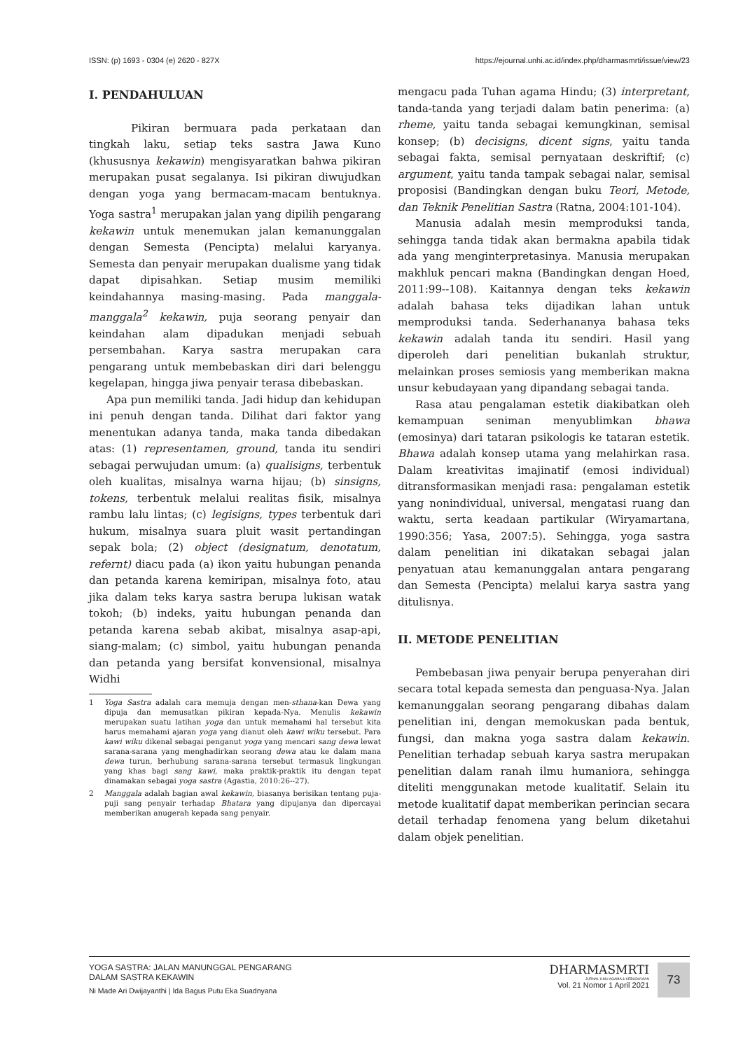ISSN: (p) 1693 - 0304 (e) 2620 - 827X https://ejournal.unhi.ac.id/index.php/dharmasmrti/issue/view/23
I. PENDAHULUAN
Pikiran bermuara pada perkataan dan tingkah laku, setiap teks sastra Jawa Kuno (khususnya kekawin) mengisyaratkan bahwa pikiran merupakan pusat segalanya. Isi pikiran diwujudkan dengan yoga yang bermacam-macam bentuknya. Yoga sastra<sup>1</sup> merupakan jalan yang dipilih pengarang kekawin untuk menemukan jalan kemanunggalan dengan Semesta (Pencipta) melalui karyanya. Semesta dan penyair merupakan dualisme yang tidak dapat dipisahkan. Setiap musim memiliki keindahannya masing-masing. Pada manggala-manggala<sup>2</sup> kekawin, puja seorang penyair dan keindahan alam dipadukan menjadi sebuah persembahan. Karya sastra merupakan cara pengarang untuk membebaskan diri dari belenggu kegelapan, hingga jiwa penyair terasa dibebaskan.
Apa pun memiliki tanda. Jadi hidup dan kehidupan ini penuh dengan tanda. Dilihat dari faktor yang menentukan adanya tanda, maka tanda dibedakan atas: (1) representamen, ground, tanda itu sendiri sebagai perwujudan umum: (a) qualisigns, terbentuk oleh kualitas, misalnya warna hijau; (b) sinsigns, tokens, terbentuk melalui realitas fisik, misalnya rambu lalu lintas; (c) legisigns, types terbentuk dari hukum, misalnya suara pluit wasit pertandingan sepak bola; (2) object (designatum, denotatum, refernt) diacu pada (a) ikon yaitu hubungan penanda dan petanda karena kemiripan, misalnya foto, atau jika dalam teks karya sastra berupa lukisan watak tokoh; (b) indeks, yaitu hubungan penanda dan petanda karena sebab akibat, misalnya asap-api, siang-malam; (c) simbol, yaitu hubungan penanda dan petanda yang bersifat konvensional, misalnya Widhi
1 Yoga Sastra adalah cara memuja dengan men-sthana-kan Dewa yang dipuja dan memusatkan pikiran kepada-Nya. Menulis kekawin merupakan suatu latihan yoga dan untuk memahami hal tersebut kita harus memahami ajaran yoga yang dianut oleh kawi wiku tersebut. Para kawi wiku dikenal sebagai penganut yoga yang mencari sang dewa lewat sarana-sarana yang menghadirkan seorang dewa atau ke dalam mana dewa turun, berhubung sarana-sarana tersebut termasuk lingkungan yang khas bagi sang kawi, maka praktik-praktik itu dengan tepat dinamakan sebagai yoga sastra (Agastia, 2010:26--27).
2 Manggala adalah bagian awal kekawin, biasanya berisikan tentang puja-puji sang penyair terhadap Bhatara yang dipujanya dan dipercayai memberikan anugerah kepada sang penyair.
mengacu pada Tuhan agama Hindu; (3) interpretant, tanda-tanda yang terjadi dalam batin penerima: (a) rheme, yaitu tanda sebagai kemungkinan, semisal konsep; (b) decisigns, dicent signs, yaitu tanda sebagai fakta, semisal pernyataan deskriftif; (c) argument, yaitu tanda tampak sebagai nalar, semisal proposisi (Bandingkan dengan buku Teori, Metode, dan Teknik Penelitian Sastra (Ratna, 2004:101-104).
Manusia adalah mesin memproduksi tanda, sehingga tanda tidak akan bermakna apabila tidak ada yang menginterpretasinya. Manusia merupakan makhluk pencari makna (Bandingkan dengan Hoed, 2011:99--108). Kaitannya dengan teks kekawin adalah bahasa teks dijadikan lahan untuk memproduksi tanda. Sederhananya bahasa teks kekawin adalah tanda itu sendiri. Hasil yang diperoleh dari penelitian bukanlah struktur, melainkan proses semiosis yang memberikan makna unsur kebudayaan yang dipandang sebagai tanda.
Rasa atau pengalaman estetik diakibatkan oleh kemampuan seniman menyublimkan bhawa (emosinya) dari tataran psikologis ke tataran estetik. Bhawa adalah konsep utama yang melahirkan rasa. Dalam kreativitas imajinatif (emosi individual) ditransformasikan menjadi rasa: pengalaman estetik yang nonindividual, universal, mengatasi ruang dan waktu, serta keadaan partikular (Wiryamartana, 1990:356; Yasa, 2007:5). Sehingga, yoga sastra dalam penelitian ini dikatakan sebagai jalan penyatuan atau kemanunggalan antara pengarang dan Semesta (Pencipta) melalui karya sastra yang ditulisnya.
II. METODE PENELITIAN
Pembebasan jiwa penyair berupa penyerahan diri secara total kepada semesta dan penguasa-Nya. Jalan kemanunggalan seorang pengarang dibahas dalam penelitian ini, dengan memokuskan pada bentuk, fungsi, dan makna yoga sastra dalam kekawin. Penelitian terhadap sebuah karya sastra merupakan penelitian dalam ranah ilmu humaniora, sehingga diteliti menggunakan metode kualitatif. Selain itu metode kualitatif dapat memberikan perincian secara detail terhadap fenomena yang belum diketahui dalam objek penelitian.
YOGA SASTRA: JALAN MANUNGGAL PENGARANG
DALAM SASTRA KEKAWIN
Ni Made Ari Dwijayanthi | Ida Bagus Putu Eka Suadnyana
DHARMASMRTI
JURNAL ILMU AGAMA & KEBUDAYAAN
Vol. 21 Nomor 1 April 2021
73